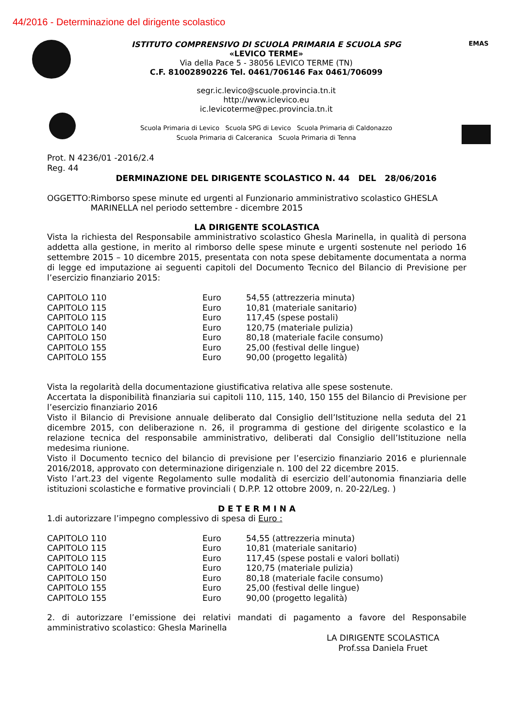44/2016 - Determinazione del dirigente scolastico
ISTITUTO COMPRENSIVO DI SCUOLA PRIMARIA E SCUOLA SPG
«LEVICO TERME»
Via della Pace 5 - 38056 LEVICO TERME (TN)
C.F. 81002890226 Tel. 0461/706146 Fax 0461/706099
segr.ic.levico@scuole.provincia.tn.it
http://www.iclevico.eu
ic.levicoterme@pec.provincia.tn.it
Scuola Primaria di Levico Scuola SPG di Levico Scuola Primaria di Caldonazzo
Scuola Primaria di Calceranica Scuola Primaria di Tenna
EMAS
Prot. N 4236/01 -2016/2.4
Reg. 44
DERMINAZIONE DEL DIRIGENTE SCOLASTICO N. 44 DEL 28/06/2016
OGGETTO: Rimborso spese minute ed urgenti al Funzionario amministrativo scolastico GHESLA MARINELLA nel periodo settembre - dicembre 2015
LA DIRIGENTE SCOLASTICA
Vista la richiesta del Responsabile amministrativo scolastico Ghesla Marinella, in qualità di persona addetta alla gestione, in merito al rimborso delle spese minute e urgenti sostenute nel periodo 16 settembre 2015 – 10 dicembre 2015, presentata con nota spese debitamente documentata a norma di legge ed imputazione ai seguenti capitoli del Documento Tecnico del Bilancio di Previsione per l’esercizio finanziario 2015:
| CAPITOLO 110 | Euro | 54,55 (attrezzeria minuta) |
| CAPITOLO 115 | Euro | 10,81 (materiale sanitario) |
| CAPITOLO 115 | Euro | 117,45 (spese postali) |
| CAPITOLO 140 | Euro | 120,75 (materiale pulizia) |
| CAPITOLO 150 | Euro | 80,18 (materiale facile consumo) |
| CAPITOLO 155 | Euro | 25,00 (festival delle lingue) |
| CAPITOLO 155 | Euro | 90,00 (progetto legalità) |
Vista la regolarità della documentazione giustificativa relativa alle spese sostenute.
Accertata la disponibilità finanziaria sui capitoli 110, 115, 140, 150 155 del Bilancio di Previsione per l’esercizio finanziario 2016
Visto il Bilancio di Previsione annuale deliberato dal Consiglio dell’Istituzione nella seduta del 21 dicembre 2015, con deliberazione n. 26, il programma di gestione del dirigente scolastico e la relazione tecnica del responsabile amministrativo, deliberati dal Consiglio dell’Istituzione nella medesima riunione.
Visto il Documento tecnico del bilancio di previsione per l’esercizio finanziario 2016 e pluriennale 2016/2018, approvato con determinazione dirigenziale n. 100 del 22 dicembre 2015.
Visto l’art.23 del vigente Regolamento sulle modalità di esercizio dell’autonomia finanziaria delle istituzioni scolastiche e formative provinciali ( D.P.P. 12 ottobre 2009, n. 20-22/Leg. )
D E T E R M I N A
1.di autorizzare l’impegno complessivo di spesa di Euro :
| CAPITOLO 110 | Euro | 54,55 (attrezzeria minuta) |
| CAPITOLO 115 | Euro | 10,81 (materiale sanitario) |
| CAPITOLO 115 | Euro | 117,45 (spese postali e valori bollati) |
| CAPITOLO 140 | Euro | 120,75 (materiale pulizia) |
| CAPITOLO 150 | Euro | 80,18 (materiale facile consumo) |
| CAPITOLO 155 | Euro | 25,00 (festival delle lingue) |
| CAPITOLO 155 | Euro | 90,00 (progetto legalità) |
2. di autorizzare l’emissione dei relativi mandati di pagamento a favore del Responsabile amministrativo scolastico: Ghesla Marinella
LA DIRIGENTE SCOLASTICA
Prof.ssa Daniela Fruet